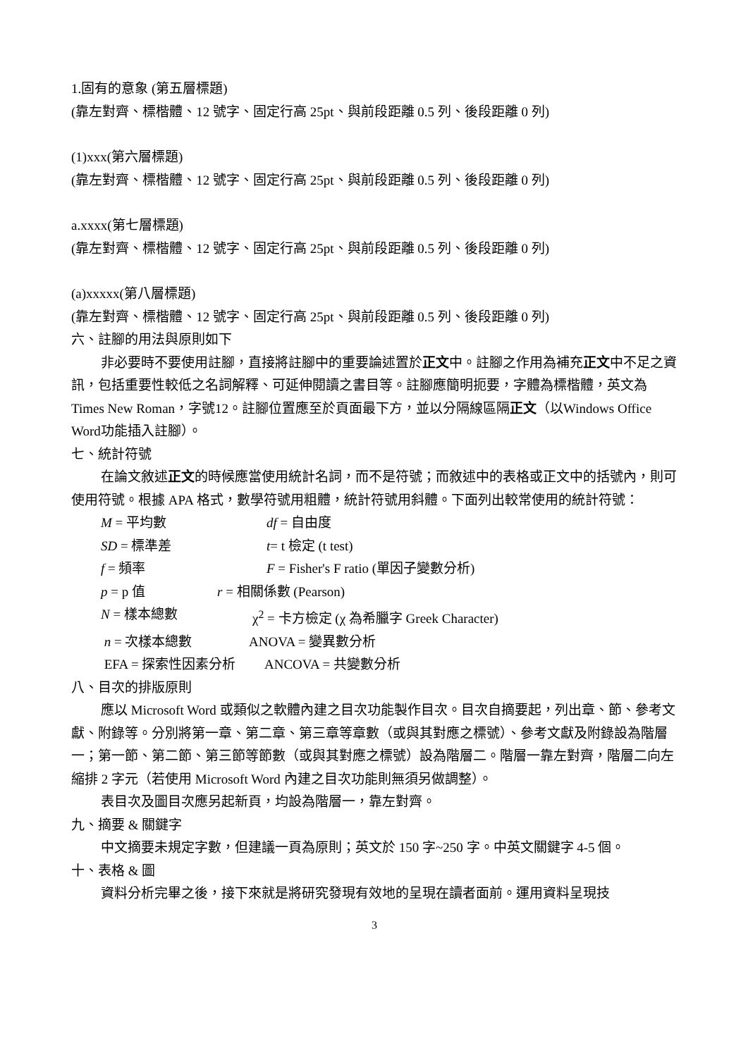1.固有的意象 (第五層標題)
(靠左對齊、標楷體、12 號字、固定行高 25pt、與前段距離 0.5 列、後段距離 0 列)
(1)xxx(第六層標題)
(靠左對齊、標楷體、12 號字、固定行高 25pt、與前段距離 0.5 列、後段距離 0 列)
a.xxxx(第七層標題)
(靠左對齊、標楷體、12 號字、固定行高 25pt、與前段距離 0.5 列、後段距離 0 列)
(a)xxxxx(第八層標題)
(靠左對齊、標楷體、12 號字、固定行高 25pt、與前段距離 0.5 列、後段距離 0 列)
六、註腳的用法與原則如下
非必要時不要使用註腳，直接將註腳中的重要論述置於正文中。註腳之作用為補充正文中不足之資訊，包括重要性較低之名詞解釋、可延伸閱讀之書目等。註腳應簡明扼要，字體為標楷體，英文為Times New Roman，字號12。註腳位置應至於頁面最下方，並以分隔線區隔正文（以Windows Office Word功能插入註腳）。
七、統計符號
在論文敘述正文的時候應當使用統計名詞，而不是符號；而敘述中的表格或正文中的括號內，則可使用符號。根據 APA 格式，數學符號用粗體，統計符號用斜體。下面列出較常使用的統計符號：
M = 平均數 df = 自由度
SD = 標準差 t= t 檢定 (t test)
f = 頻率 F = Fisher's F ratio (單因子變數分析)
p = p 值 r = 相關係數 (Pearson)
N = 樣本總數 χ<sup>2</sup> = 卡方檢定 (χ 為希臘字 Greek Character)
n = 次樣本總數 ANOVA = 變異數分析
EFA = 探索性因素分析 ANCOVA = 共變數分析
八、目次的排版原則
應以 Microsoft Word 或類似之軟體內建之目次功能製作目次。目次自摘要起，列出章、節、參考文獻、附錄等。分別將第一章、第二章、第三章等章數（或與其對應之標號）、參考文獻及附錄設為階層一；第一節、第二節、第三節等節數（或與其對應之標號）設為階層二。階層一靠左對齊，階層二向左縮排 2 字元（若使用 Microsoft Word 內建之目次功能則無須另做調整）。
表目次及圖目次應另起新頁，均設為階層一，靠左對齊。
九、摘要 & 關鍵字
中文摘要未規定字數，但建議一頁為原則；英文於 150 字~250 字。中英文關鍵字 4-5 個。
十、表格 & 圖
資料分析完畢之後，接下來就是將研究發現有效地的呈現在讀者面前。運用資料呈現技
3